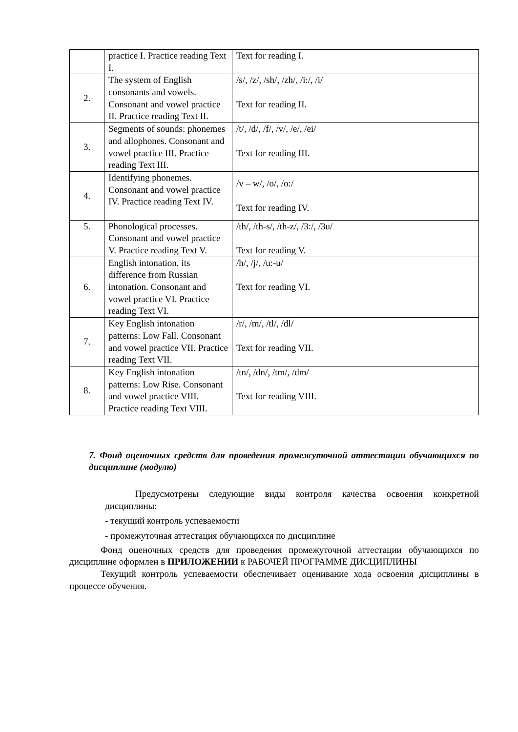| | practice I. Practice reading Text I. | Text for reading I. |
| 2. | The system of English consonants and vowels. Consonant and vowel practice II. Practice reading Text II. | /s/, /z/, /sh/, /zh/, /i:/, /i/ Text for reading II. |
| 3. | Segments of sounds: phonemes and allophones. Consonant and vowel practice III. Practice reading Text III. | /t/, /d/, /f/, /v/, /e/, /ei/ Text for reading III. |
| 4. | Identifying phonemes. Consonant and vowel practice IV. Practice reading Text IV. | /v – w/, /o/, /o:/ Text for reading IV. |
| 5. | Phonological processes. Consonant and vowel practice V. Practice reading Text V. | /th/, /th-s/, /th-z/, /3:/, /3u/ Text for reading V. |
| 6. | English intonation, its difference from Russian intonation. Consonant and vowel practice VI. Practice reading Text VI. | /h/, /j/, /u:-u/ Text for reading VI. |
| 7. | Key English intonation patterns: Low Fall. Consonant and vowel practice VII. Practice reading Text VII. | /r/, /m/, /tl/, /dl/ Text for reading VII. |
| 8. | Key English intonation patterns: Low Rise. Consonant and vowel practice VIII. Practice reading Text VIII. | /tn/, /dn/, /tm/, /dm/ Text for reading VIII. |
7. Фонд оценочных средств для проведения промежуточной аттестации обучающихся по дисциплине (модулю)
Предусмотрены следующие виды контроля качества освоения конкретной дисциплины:
- текущий контроль успеваемости
- промежуточная аттестация обучающихся по дисциплине
Фонд оценочных средств для проведения промежуточной аттестации обучающихся по дисциплине оформлен в ПРИЛОЖЕНИИ к РАБОЧЕЙ ПРОГРАММЕ ДИСЦИПЛИНЫ
Текущий контроль успеваемости обеспечивает оценивание хода освоения дисциплины в процессе обучения.